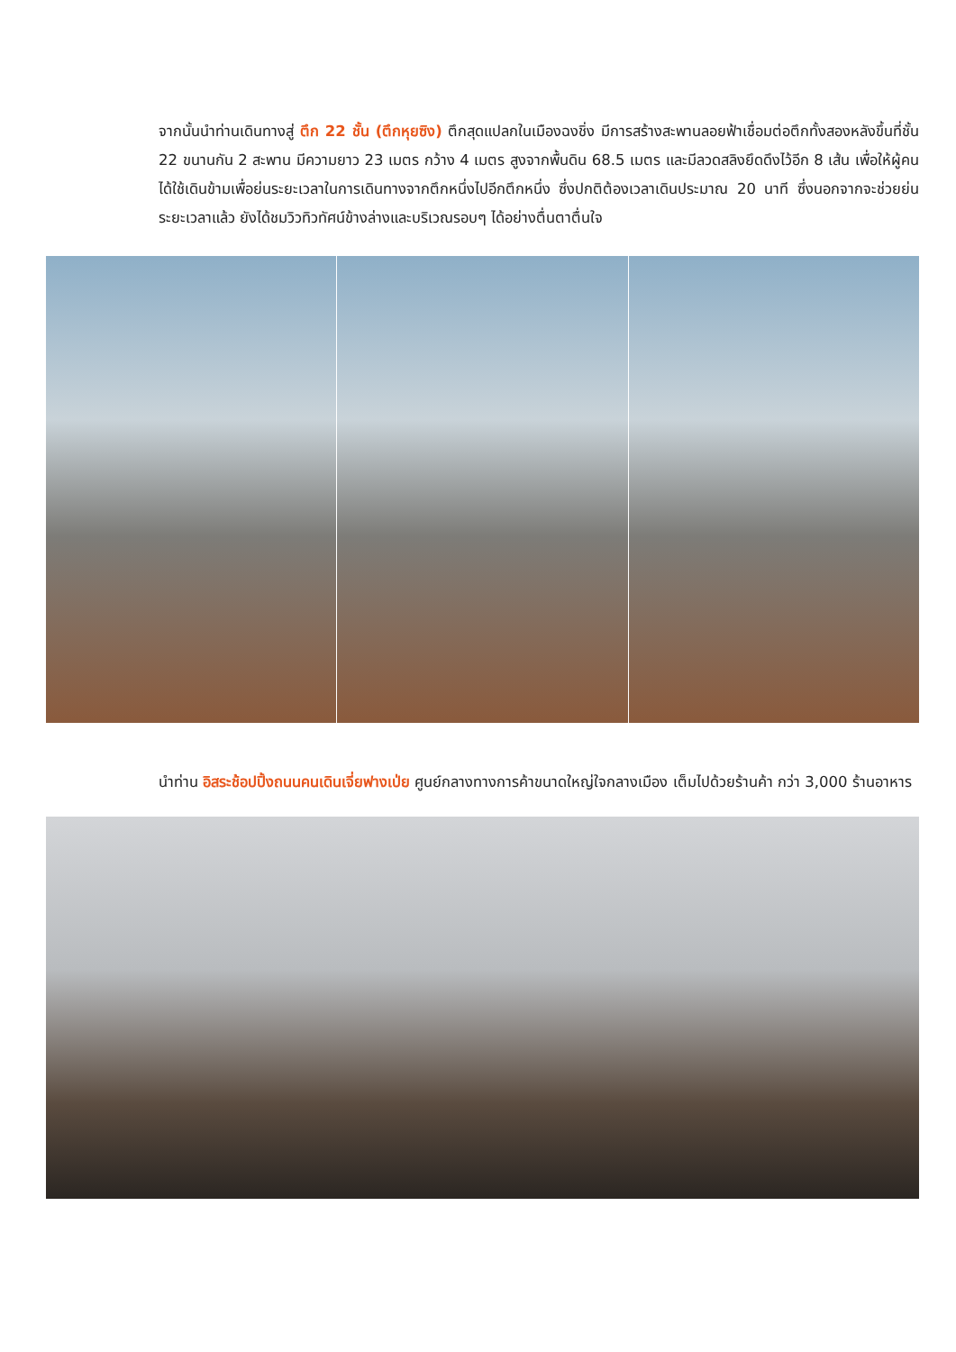จากนั้นนำท่านเดินทางสู่ ตึก 22 ชั้น (ตึกหุยซิง) ตึกสุดแปลกในเมืองฉงชิ่ง มีการสร้างสะพานลอยฟ้าเชื่อมต่อตึกทั้งสองหลังขึ้นที่ชั้น 22 ขนานกัน 2 สะพาน มีความยาว 23 เมตร กว้าง 4 เมตร สูงจากพื้นดิน 68.5 เมตร และมีลวดสลิงยึดดึงไว้อีก 8 เส้น เพื่อให้ผู้คนได้ใช้เดินข้ามเพื่อย่นระยะเวลาในการเดินทางจากตึกหนึ่งไปอีกตึกหนึ่ง ซึ่งปกติต้องเวลาเดินประมาณ 20 นาที ซึ่งนอกจากจะช่วยย่นระยะเวลาแล้ว ยังได้ชมวิวทิวทัศน์ข้างล่างและบริเวณรอบๆ ได้อย่างตื่นตาตื่นใจ
นำท่าน อิสระช้อปปิ้งถนนคนเดินเจี่ยฟางเป่ย ศูนย์กลางทางการค้าขนาดใหญ่ใจกลางเมือง เต็มไปด้วยร้านค้า กว่า 3,000 ร้านอาหาร